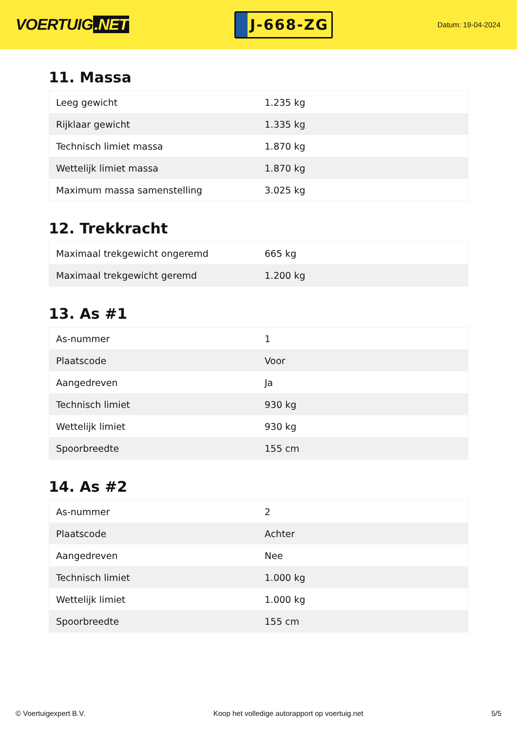VOERTUIG.NET
J-668-ZG
Datum: 19-04-2024
11. Massa
| Leeg gewicht | 1.235 kg |
| Rijklaar gewicht | 1.335 kg |
| Technisch limiet massa | 1.870 kg |
| Wettelijk limiet massa | 1.870 kg |
| Maximum massa samenstelling | 3.025 kg |
12. Trekkracht
| Maximaal trekgewicht ongeremd | 665 kg |
| Maximaal trekgewicht geremd | 1.200 kg |
13. As #1
| As-nummer | 1 |
| Plaatscode | Voor |
| Aangedreven | Ja |
| Technisch limiet | 930 kg |
| Wettelijk limiet | 930 kg |
| Spoorbreedte | 155 cm |
14. As #2
| As-nummer | 2 |
| Plaatscode | Achter |
| Aangedreven | Nee |
| Technisch limiet | 1.000 kg |
| Wettelijk limiet | 1.000 kg |
| Spoorbreedte | 155 cm |
© Voertuigexpert B.V. Koop het volledige autorapport op voertuig.net 5/5